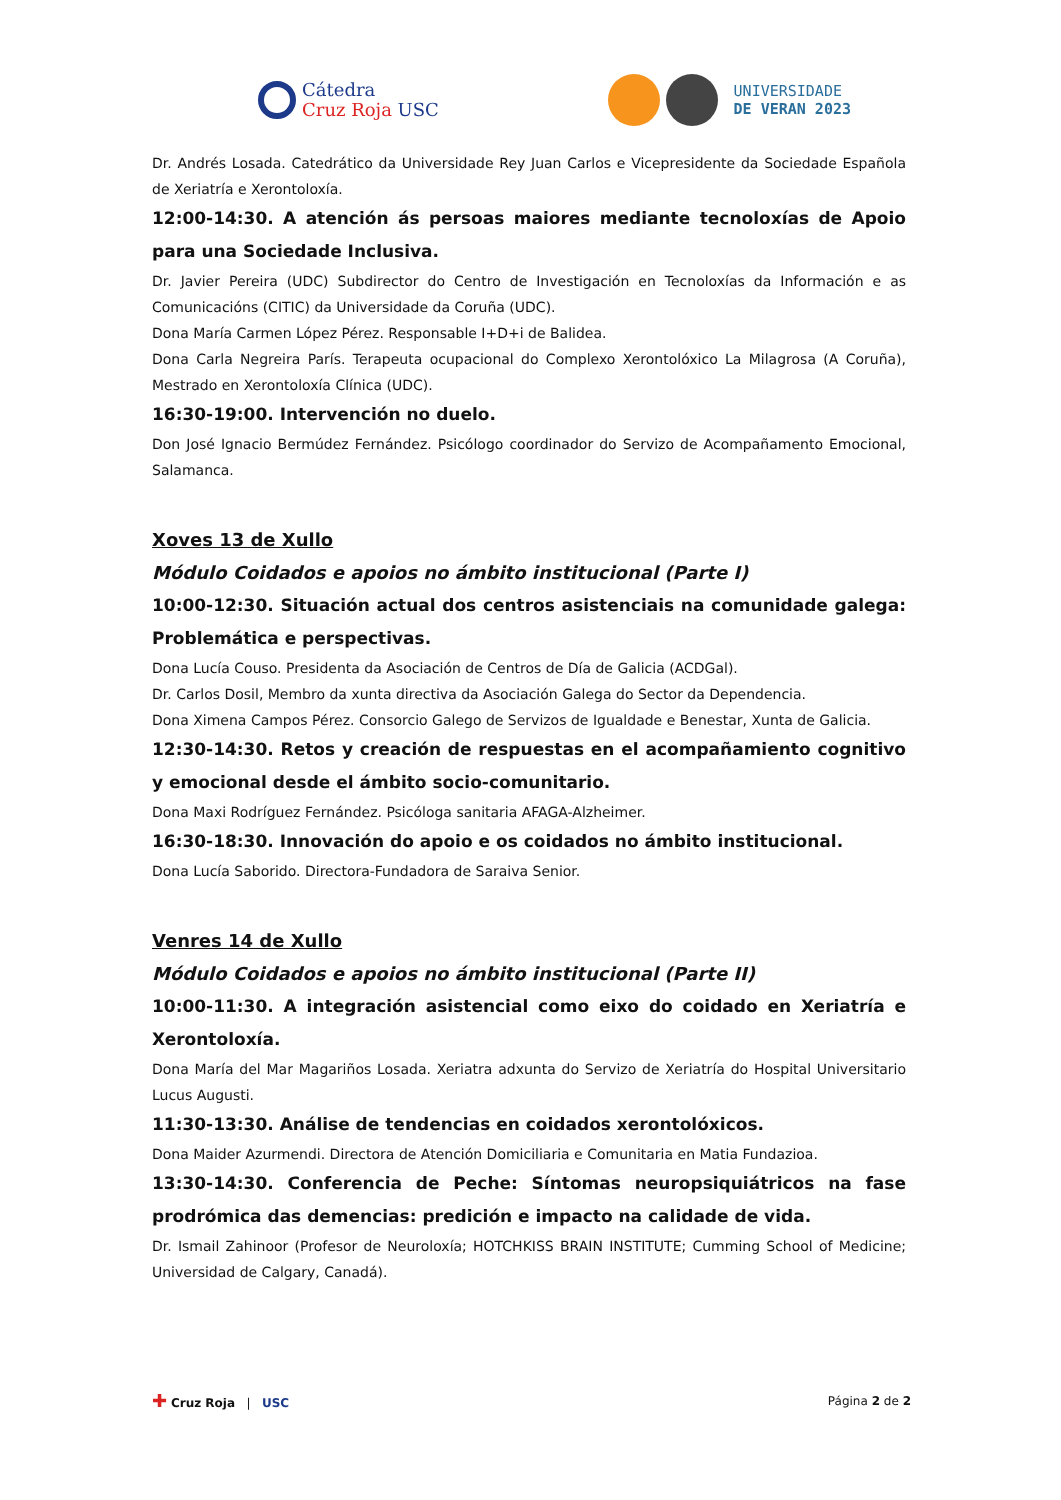Cátedra
Cruz Roja USC
UNIVERSIDADE
DE VERAN 2023
Dr. Andrés Losada. Catedrático da Universidade Rey Juan Carlos e Vicepresidente da Sociedade Española de Xeriatría e Xerontoloxía.
12:00-14:30. A atención ás persoas maiores mediante tecnoloxías de Apoio para una Sociedade Inclusiva.
Dr. Javier Pereira (UDC) Subdirector do Centro de Investigación en Tecnoloxías da Información e as Comunicacións (CITIC) da Universidade da Coruña (UDC).
Dona María Carmen López Pérez. Responsable I+D+i de Balidea.
Dona Carla Negreira París. Terapeuta ocupacional do Complexo Xerontolóxico La Milagrosa (A Coruña), Mestrado en Xerontoloxía Clínica (UDC).
16:30-19:00. Intervención no duelo.
Don José Ignacio Bermúdez Fernández. Psicólogo coordinador do Servizo de Acompañamento Emocional, Salamanca.
Xoves 13 de Xullo
Módulo Coidados e apoios no ámbito institucional (Parte I)
10:00-12:30. Situación actual dos centros asistenciais na comunidade galega: Problemática e perspectivas.
Dona Lucía Couso. Presidenta da Asociación de Centros de Día de Galicia (ACDGal).
Dr. Carlos Dosil, Membro da xunta directiva da Asociación Galega do Sector da Dependencia.
Dona Ximena Campos Pérez. Consorcio Galego de Servizos de Igualdade e Benestar, Xunta de Galicia.
12:30-14:30. Retos y creación de respuestas en el acompañamiento cognitivo y emocional desde el ámbito socio-comunitario.
Dona Maxi Rodríguez Fernández. Psicóloga sanitaria AFAGA-Alzheimer.
16:30-18:30. Innovación do apoio e os coidados no ámbito institucional.
Dona Lucía Saborido. Directora-Fundadora de Saraiva Senior.
Venres 14 de Xullo
Módulo Coidados e apoios no ámbito institucional (Parte II)
10:00-11:30. A integración asistencial como eixo do coidado en Xeriatría e Xerontoloxía.
Dona María del Mar Magariños Losada. Xeriatra adxunta do Servizo de Xeriatría do Hospital Universitario Lucus Augusti.
11:30-13:30. Análise de tendencias en coidados xerontolóxicos.
Dona Maider Azurmendi. Directora de Atención Domiciliaria e Comunitaria en Matia Fundazioa.
13:30-14:30. Conferencia de Peche: Síntomas neuropsiquiátricos na fase prodrómica das demencias: predición e impacto na calidade de vida.
Dr. Ismail Zahinoor (Profesor de Neuroloxía; HOTCHKISS BRAIN INSTITUTE; Cumming School of Medicine; Universidad de Calgary, Canadá).
✚ Cruz Roja | USC Página 2 de 2